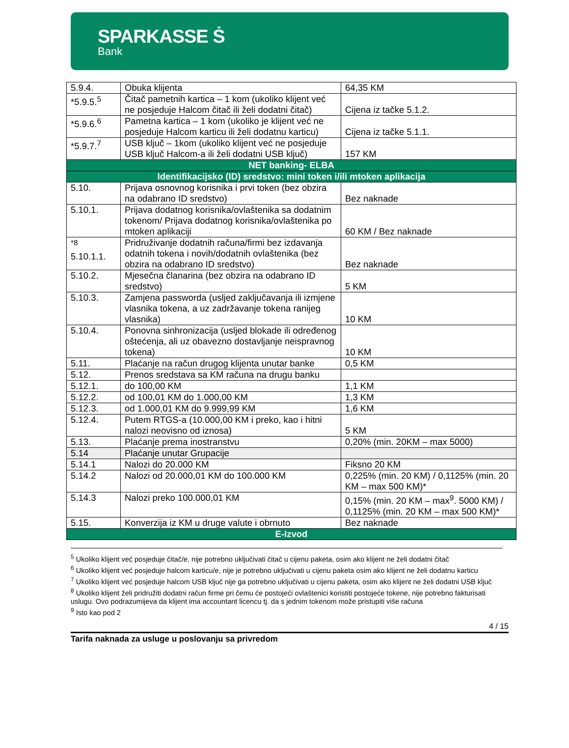SPARKASSE Ṡ
Bank
| 5.9.4. | Obuka klijenta | 64,35 KM |
| *5.9.5.<sup>5</sup> | Čitač pametnih kartica – 1 kom (ukoliko klijent već ne posjeduje Halcom čitač ili želi dodatni čitač) | Cijena iz tačke 5.1.2. |
| *5.9.6.<sup>6</sup> | Pametna kartica – 1 kom (ukoliko je klijent već ne posjeduje Halcom karticu ili želi dodatnu karticu) | Cijena iz tačke 5.1.1. |
| *5.9.7.<sup>7</sup> | USB ključ – 1kom (ukoliko klijent već ne posjeduje USB ključ Halcom-a ili želi dodatni USB ključ) | 157 KM |
| NET banking- ELBA | | |
| Identifikacijsko (ID) sredstvo: mini token i/ili mtoken aplikacija | | |
| 5.10. | Prijava osnovnog korisnika i prvi token (bez obzira na odabrano ID sredstvo) | Bez naknade |
| 5.10.1. | Prijava dodatnog korisnika/ovlaštenika sa dodatnim tokenom/ Prijava dodatnog korisnika/ovlaštenika po mtoken aplikaciji | 60 KM / Bez naknade |
| <sup>*8</sup> 5.10.1.1. | Pridruživanje dodatnih računa/firmi bez izdavanja odatnih tokena i novih/dodatnih ovlaštenika (bez obzira na odabrano ID sredstvo) | Bez naknade |
| 5.10.2. | Mjesečna članarina (bez obzira na odabrano ID sredstvo) | 5 KM |
| 5.10.3. | Zamjena passworda (usljed zaključavanja ili izmjene vlasnika tokena, a uz zadržavanje tokena ranijeg vlasnika) | 10 KM |
| 5.10.4. | Ponovna sinhronizacija (usljed blokade ili određenog oštećenja, ali uz obavezno dostavljanje neispravnog tokena) | 10 KM |
| 5.11. | Plaćanje na račun drugog klijenta unutar banke | 0,5 KM |
| 5.12. | Prenos sredstava sa KM računa na drugu banku | |
| 5.12.1. | do 100,00 KM | 1,1 KM |
| 5.12.2. | od 100,01 KM do 1.000,00 KM | 1,3 KM |
| 5.12.3. | od 1.000,01 KM do 9.999,99 KM | 1,6 KM |
| 5.12.4. | Putem RTGS-a (10.000,00 KM i preko, kao i hitni nalozi neovisno od iznosa) | 5 KM |
| 5.13. | Plaćanje prema inostranstvu | 0,20% (min. 20KM – max 5000) |
| 5.14 | Plaćanje unutar Grupacije | |
| 5.14.1 | Nalozi do 20.000 KM | Fiksno 20 KM |
| 5.14.2 | Nalozi od 20.000,01 KM do 100.000 KM | 0,225% (min. 20 KM) / 0,1125% (min. 20 KM – max 500 KM)* |
| 5.14.3 | Nalozi preko 100.000,01 KM | 0,15% (min. 20 KM – max<sup>9</sup>. 5000 KM) / 0,1125% (min. 20 KM – max 500 KM)* |
| 5.15. | Konverzija iz KM u druge valute i obrnuto | Bez naknade |
| E-Izvod | | |
<sup>5</sup> Ukoliko klijent već posjeduje čitač/e, nije potrebno uključivati čitač u cijenu paketa, osim ako klijent ne želi dodatni čitač
<sup>6</sup> Ukoliko klijent već posjeduje halcom karticu/e, nije je potrebno uključivati u cijenu paketa osim ako klijent ne želi dodatnu karticu
<sup>7</sup> Ukoliko klijent već posjeduje halcom USB ključ nije ga potrebno uključivati u cijenu paketa, osim ako klijent ne želi dodatni USB ključ
<sup>8</sup> Ukoliko klijent želi pridružiti dodatni račun firme pri čemu će postojeći ovlaštenici koristiti postojeće tokene, nije potrebno fakturisati uslugu. Ovo podrazumijeva da klijent ima accountant licencu tj. da s jednim tokenom može pristupiti više računa
<sup>9</sup> Isto kao pod 2
4 / 15
Tarifa naknada za usluge u poslovanju sa privredom